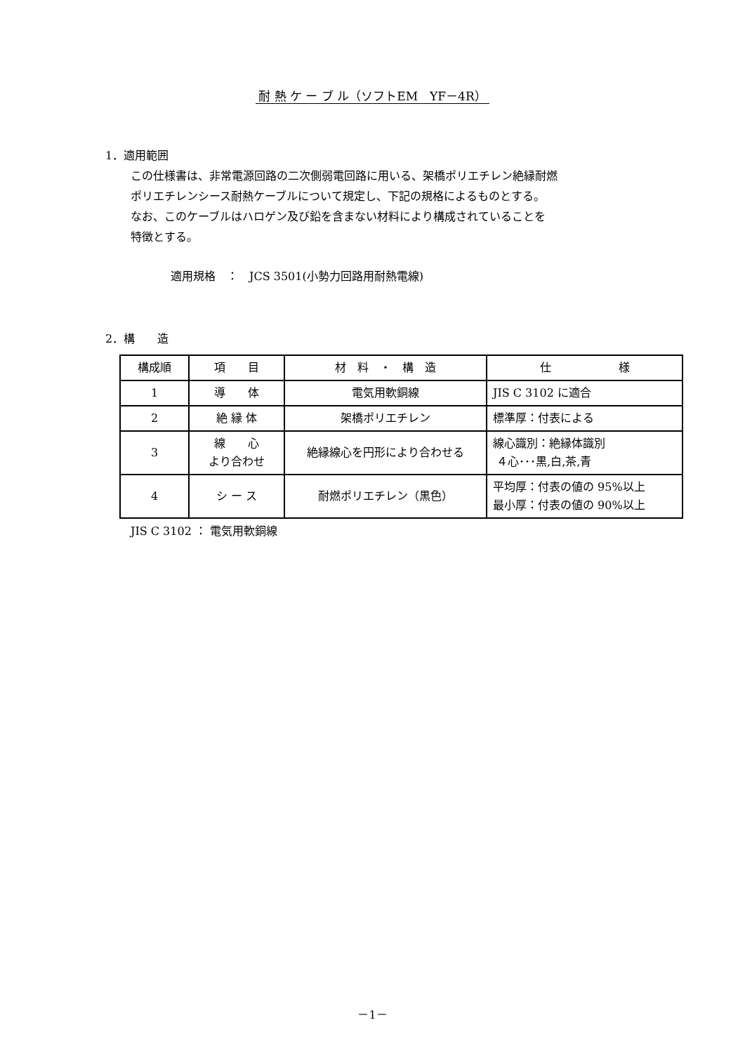耐 熱 ケ ー ブ ル（ソフトEM　YF－4R）
1．適用範囲
この仕様書は、非常電源回路の二次側弱電回路に用いる、架橋ポリエチレン絶縁耐燃
ポリエチレンシース耐熱ケーブルについて規定し、下記の規格によるものとする。
なお、このケーブルはハロゲン及び鉛を含まない材料により構成されていることを
特徴とする。
適用規格　：　JCS 3501(小勢力回路用耐熱電線)
2．構　　造
| 構成順 | 項 目 | 材 料 ・ 構 造 | 仕 様 |
| 1 | 導 体 | 電気用軟銅線 | JIS C 3102 に適合 |
| 2 | 絶 縁 体 | 架橋ポリエチレン | 標準厚：付表による |
| 3 | 線 心 より合わせ | 絶縁線心を円形により合わせる | 線心識別：絶縁体識別 ４心･･･黒,白,茶,青 |
| 4 | シ ー ス | 耐燃ポリエチレン（黒色） | 平均厚：付表の値の 95%以上 最小厚：付表の値の 90%以上 |
JIS C 3102 ： 電気用軟銅線
－1－